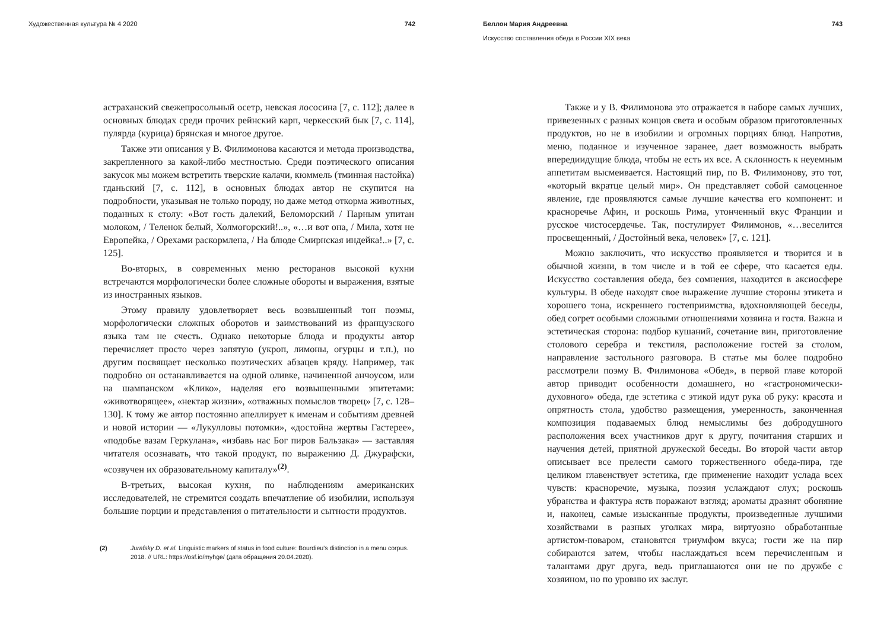Художественная культура № 4 2020 742
астраханский свежепросольный осетр, невская лососина [7, с. 112]; далее в основных блюдах среди прочих рейнский карп, черкесский бык [7, с. 114], пулярда (курица) брянская и многое другое.
Также эти описания у В. Филимонова касаются и метода производства, закрепленного за какой-либо местностью. Среди поэтического описания закусок мы можем встретить тверские калачи, кюммель (тминная настойка) гданьский [7, с. 112], в основных блюдах автор не скупится на подробности, указывая не только породу, но даже метод откорма животных, поданных к столу: «Вот гость далекий, Беломорский / Парным упитан молоком, / Теленок белый, Холмогорский!..», «…и вот она, / Мила, хотя не Европейка, / Орехами раскормлена, / На блюде Смирнская индейка!..» [7, с. 125].
Во-вторых, в современных меню ресторанов высокой кухни встречаются морфологически более сложные обороты и выражения, взятые из иностранных языков.
Этому правилу удовлетворяет весь возвышенный тон поэмы, морфологически сложных оборотов и заимствований из французского языка там не счесть. Однако некоторые блюда и продукты автор перечисляет просто через запятую (укроп, лимоны, огурцы и т.п.), но другим посвящает несколько поэтических абзацев кряду. Например, так подробно он останавливается на одной оливке, начиненной анчоусом, или на шампанском «Клико», наделяя его возвышенными эпитетами: «животворящее», «нектар жизни», «отважных помыслов творец» [7, с. 128–130]. К тому же автор постоянно апеллирует к именам и событиям древней и новой истории — «Лукулловы потомки», «достойна жертвы Гастерее», «подобье вазам Геркулана», «избавь нас Бог пиров Бальзака» — заставляя читателя осознавать, что такой продукт, по выражению Д. Джурафски, «созвучен их образовательному капиталу»<sup>(2)</sup>.
В-третьих, высокая кухня, по наблюдениям американских исследователей, не стремится создать впечатление об изобилии, используя большие порции и представления о питательности и сытности продуктов.
(2) Jurafsky D. et al. Linguistic markers of status in food culture: Bourdieu’s distinction in a menu corpus. 2018. // URL: https://osf.io/myhge/ (дата обращения 20.04.2020).
Беллон Мария Андреевна 743
Искусство составления обеда в России XIX века
Также и у В. Филимонова это отражается в наборе самых лучших, привезенных с разных концов света и особым образом приготовленных продуктов, но не в изобилии и огромных порциях блюд. Напротив, меню, поданное и изученное заранее, дает возможность выбрать впередиидущие блюда, чтобы не есть их все. А склонность к неуемным аппетитам высмеивается. Настоящий пир, по В. Филимонову, это тот, «который вкратце целый мир». Он представляет собой самоценное явление, где проявляются самые лучшие качества его компонент: и красноречье Афин, и роскошь Рима, утонченный вкус Франции и русское чистосердечье. Так, постулирует Филимонов, «…веселится просвещенный, / Достойный века, человек» [7, с. 121].
Можно заключить, что искусство проявляется и творится и в обычной жизни, в том числе и в той ее сфере, что касается еды. Искусство составления обеда, без сомнения, находится в аксиосфере культуры. В обеде находят свое выражение лучшие стороны этикета и хорошего тона, искреннего гостеприимства, вдохновляющей беседы, обед согрет особыми сложными отношениями хозяина и гостя. Важна и эстетическая сторона: подбор кушаний, сочетание вин, приготовление столового серебра и текстиля, расположение гостей за столом, направление застольного разговора. В статье мы более подробно рассмотрели поэму В. Филимонова «Обед», в первой главе которой автор приводит особенности домашнего, но «гастрономически-духовного» обеда, где эстетика с этикой идут рука об руку: красота и опрятность стола, удобство размещения, умеренность, законченная композиция подаваемых блюд немыслимы без добродушного расположения всех участников друг к другу, почитания старших и научения детей, приятной дружеской беседы. Во второй части автор описывает все прелести самого торжественного обеда-пира, где целиком главенствует эстетика, где применение находит услада всех чувств: красноречие, музыка, поэзия услаждают слух; роскошь убранства и фактура яств поражают взгляд; ароматы дразнят обоняние и, наконец, самые изысканные продукты, произведенные лучшими хозяйствами в разных уголках мира, виртуозно обработанные артистом-поваром, становятся триумфом вкуса; гости же на пир собираются затем, чтобы наслаждаться всем перечисленным и талантами друг друга, ведь приглашаются они не по дружбе с хозяином, но по уровню их заслуг.